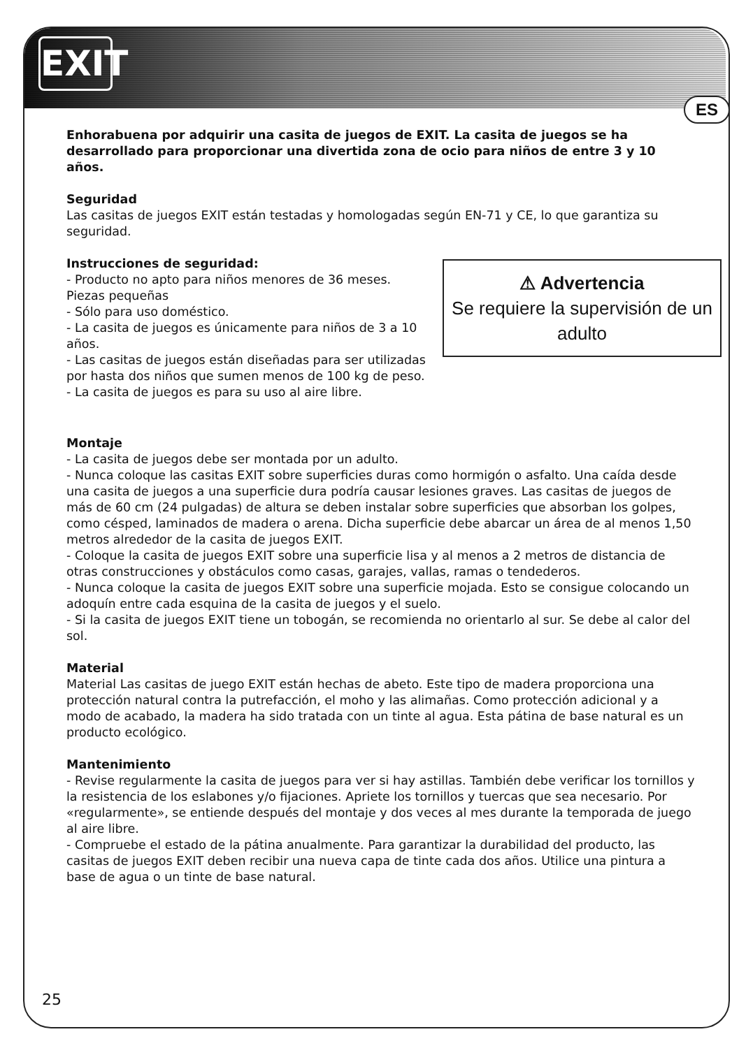EXIT
ES
Enhorabuena por adquirir una casita de juegos de EXIT. La casita de juegos se ha desarrollado para proporcionar una divertida zona de ocio para niños de entre 3 y 10 años.
Seguridad
Las casitas de juegos EXIT están testadas y homologadas según EN-71 y CE, lo que garantiza su seguridad.
⚠ Advertencia
Se requiere la supervisión de un adulto
Instrucciones de seguridad:
- Producto no apto para niños menores de 36 meses. Piezas pequeñas
- Sólo para uso doméstico.
- La casita de juegos es únicamente para niños de 3 a 10 años.
- Las casitas de juegos están diseñadas para ser utilizadas por hasta dos niños que sumen menos de 100 kg de peso.
- La casita de juegos es para su uso al aire libre.
Montaje
- La casita de juegos debe ser montada por un adulto.
- Nunca coloque las casitas EXIT sobre superficies duras como hormigón o asfalto. Una caída desde una casita de juegos a una superficie dura podría causar lesiones graves. Las casitas de juegos de más de 60 cm (24 pulgadas) de altura se deben instalar sobre superficies que absorban los golpes, como césped, laminados de madera o arena. Dicha superficie debe abarcar un área de al menos 1,50 metros alrededor de la casita de juegos EXIT.
- Coloque la casita de juegos EXIT sobre una superficie lisa y al menos a 2 metros de distancia de otras construcciones y obstáculos como casas, garajes, vallas, ramas o tendederos.
- Nunca coloque la casita de juegos EXIT sobre una superficie mojada. Esto se consigue colocando un adoquín entre cada esquina de la casita de juegos y el suelo.
- Si la casita de juegos EXIT tiene un tobogán, se recomienda no orientarlo al sur. Se debe al calor del sol.
Material
Material Las casitas de juego EXIT están hechas de abeto. Este tipo de madera proporciona una protección natural contra la putrefacción, el moho y las alimañas. Como protección adicional y a modo de acabado, la madera ha sido tratada con un tinte al agua. Esta pátina de base natural es un producto ecológico.
Mantenimiento
- Revise regularmente la casita de juegos para ver si hay astillas. También debe verificar los tornillos y la resistencia de los eslabones y/o fijaciones. Apriete los tornillos y tuercas que sea necesario. Por «regularmente», se entiende después del montaje y dos veces al mes durante la temporada de juego al aire libre.
- Compruebe el estado de la pátina anualmente. Para garantizar la durabilidad del producto, las casitas de juegos EXIT deben recibir una nueva capa de tinte cada dos años. Utilice una pintura a base de agua o un tinte de base natural.
25